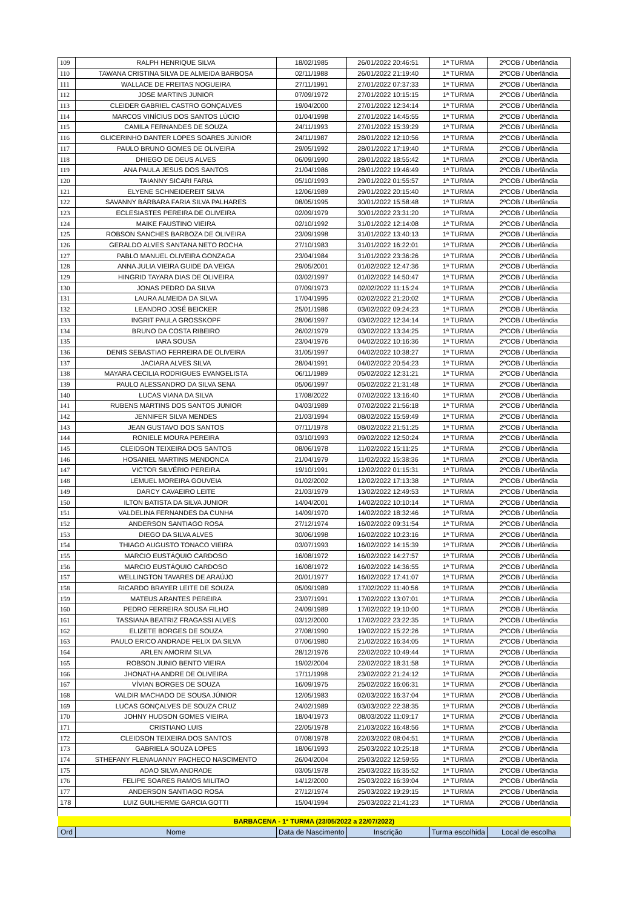| 109 | RALPH HENRIQUE SILVA | 18/02/1985 | 26/01/2022 20:46:51 | 1ª TURMA | 2ºCOB / Uberlândia |
| 110 | TAWANA CRISTINA SILVA DE ALMEIDA BARBOSA | 02/11/1988 | 26/01/2022 21:19:40 | 1ª TURMA | 2ºCOB / Uberlândia |
| 111 | WALLACE DE FREITAS NOGUEIRA | 27/11/1991 | 27/01/2022 07:37:33 | 1ª TURMA | 2ºCOB / Uberlândia |
| 112 | JOSE MARTINS JUNIOR | 07/09/1972 | 27/01/2022 10:15:15 | 1ª TURMA | 2ºCOB / Uberlândia |
| 113 | CLEIDER GABRIEL CASTRO GONÇALVES | 19/04/2000 | 27/01/2022 12:34:14 | 1ª TURMA | 2ºCOB / Uberlândia |
| 114 | MARCOS VINÍCIUS DOS SANTOS LÚCIO | 01/04/1998 | 27/01/2022 14:45:55 | 1ª TURMA | 2ºCOB / Uberlândia |
| 115 | CAMILA FERNANDES DE SOUZA | 24/11/1993 | 27/01/2022 15:39:29 | 1ª TURMA | 2ºCOB / Uberlândia |
| 116 | GLICERINHO DANTER LOPES SOARES JÚNIOR | 24/11/1987 | 28/01/2022 12:10:56 | 1ª TURMA | 2ºCOB / Uberlândia |
| 117 | PAULO BRUNO GOMES DE OLIVEIRA | 29/05/1992 | 28/01/2022 17:19:40 | 1ª TURMA | 2ºCOB / Uberlândia |
| 118 | DHIEGO DE DEUS ALVES | 06/09/1990 | 28/01/2022 18:55:42 | 1ª TURMA | 2ºCOB / Uberlândia |
| 119 | ANA PAULA JESUS DOS SANTOS | 21/04/1986 | 28/01/2022 19:46:49 | 1ª TURMA | 2ºCOB / Uberlândia |
| 120 | TAIANNY SICARI FARIA | 05/10/1993 | 29/01/2022 01:55:57 | 1ª TURMA | 2ºCOB / Uberlândia |
| 121 | ELYENE SCHNEIDEREIT SILVA | 12/06/1989 | 29/01/2022 20:15:40 | 1ª TURMA | 2ºCOB / Uberlândia |
| 122 | SAVANNY BÁRBARA FARIA SILVA PALHARES | 08/05/1995 | 30/01/2022 15:58:48 | 1ª TURMA | 2ºCOB / Uberlândia |
| 123 | ECLESIASTES PEREIRA DE OLIVEIRA | 02/09/1979 | 30/01/2022 23:31:20 | 1ª TURMA | 2ºCOB / Uberlândia |
| 124 | MAIKE FAUSTINO VIEIRA | 02/10/1992 | 31/01/2022 12:14:08 | 1ª TURMA | 2ºCOB / Uberlândia |
| 125 | ROBSON SANCHES BARBOZA DE OLIVEIRA | 23/09/1998 | 31/01/2022 13:40:13 | 1ª TURMA | 2ºCOB / Uberlândia |
| 126 | GERALDO ALVES SANTANA NETO ROCHA | 27/10/1983 | 31/01/2022 16:22:01 | 1ª TURMA | 2ºCOB / Uberlândia |
| 127 | PABLO MANUEL OLIVEIRA GONZAGA | 23/04/1984 | 31/01/2022 23:36:26 | 1ª TURMA | 2ºCOB / Uberlândia |
| 128 | ANNA JULIA VIEIRA GUIDE DA VEIGA | 29/05/2001 | 01/02/2022 12:47:36 | 1ª TURMA | 2ºCOB / Uberlândia |
| 129 | HINGRID TAYARA DIAS DE OLIVEIRA | 03/02/1997 | 01/02/2022 14:50:47 | 1ª TURMA | 2ºCOB / Uberlândia |
| 130 | JONAS PEDRO DA SILVA | 07/09/1973 | 02/02/2022 11:15:24 | 1ª TURMA | 2ºCOB / Uberlândia |
| 131 | LAURA ALMEIDA DA SILVA | 17/04/1995 | 02/02/2022 21:20:02 | 1ª TURMA | 2ºCOB / Uberlândia |
| 132 | LEANDRO JOSÉ BEICKER | 25/01/1986 | 03/02/2022 09:24:23 | 1ª TURMA | 2ºCOB / Uberlândia |
| 133 | INGRIT PAULA GROSSKOPF | 28/06/1997 | 03/02/2022 12:34:14 | 1ª TURMA | 2ºCOB / Uberlândia |
| 134 | BRUNO DA COSTA RIBEIRO | 26/02/1979 | 03/02/2022 13:34:25 | 1ª TURMA | 2ºCOB / Uberlândia |
| 135 | IARA SOUSA | 23/04/1976 | 04/02/2022 10:16:36 | 1ª TURMA | 2ºCOB / Uberlândia |
| 136 | DENIS SEBASTIAO FERREIRA DE OLIVEIRA | 31/05/1997 | 04/02/2022 10:38:27 | 1ª TURMA | 2ºCOB / Uberlândia |
| 137 | JACIARA ALVES SILVA | 28/04/1991 | 04/02/2022 20:54:23 | 1ª TURMA | 2ºCOB / Uberlândia |
| 138 | MAYARA CECILIA RODRIGUES EVANGELISTA | 06/11/1989 | 05/02/2022 12:31:21 | 1ª TURMA | 2ºCOB / Uberlândia |
| 139 | PAULO ALESSANDRO DA SILVA SENA | 05/06/1997 | 05/02/2022 21:31:48 | 1ª TURMA | 2ºCOB / Uberlândia |
| 140 | LUCAS VIANA DA SILVA | 17/08/2022 | 07/02/2022 13:16:40 | 1ª TURMA | 2ºCOB / Uberlândia |
| 141 | RUBENS MARTINS DOS SANTOS JUNIOR | 04/03/1989 | 07/02/2022 21:56:18 | 1ª TURMA | 2ºCOB / Uberlândia |
| 142 | JENNIFER SILVA MENDES | 21/03/1994 | 08/02/2022 15:59:49 | 1ª TURMA | 2ºCOB / Uberlândia |
| 143 | JEAN GUSTAVO DOS SANTOS | 07/11/1978 | 08/02/2022 21:51:25 | 1ª TURMA | 2ºCOB / Uberlândia |
| 144 | RONIELE MOURA PEREIRA | 03/10/1993 | 09/02/2022 12:50:24 | 1ª TURMA | 2ºCOB / Uberlândia |
| 145 | CLEIDSON TEIXEIRA DOS SANTOS | 08/06/1978 | 11/02/2022 15:11:25 | 1ª TURMA | 2ºCOB / Uberlândia |
| 146 | HOSANIEL MARTINS MENDONCA | 21/04/1979 | 11/02/2022 15:38:36 | 1ª TURMA | 2ºCOB / Uberlândia |
| 147 | VICTOR SILVÉRIO PEREIRA | 19/10/1991 | 12/02/2022 01:15:31 | 1ª TURMA | 2ºCOB / Uberlândia |
| 148 | LEMUEL MOREIRA GOUVEIA | 01/02/2002 | 12/02/2022 17:13:38 | 1ª TURMA | 2ºCOB / Uberlândia |
| 149 | DARCY CAVAEIRO LEITE | 21/03/1979 | 13/02/2022 12:49:53 | 1ª TURMA | 2ºCOB / Uberlândia |
| 150 | ILTON BATISTA DA SILVA JUNIOR | 14/04/2001 | 14/02/2022 10:10:14 | 1ª TURMA | 2ºCOB / Uberlândia |
| 151 | VALDELINA FERNANDES DA CUNHA | 14/09/1970 | 14/02/2022 18:32:46 | 1ª TURMA | 2ºCOB / Uberlândia |
| 152 | ANDERSON SANTIAGO ROSA | 27/12/1974 | 16/02/2022 09:31:54 | 1ª TURMA | 2ºCOB / Uberlândia |
| 153 | DIEGO DA SILVA ALVES | 30/06/1998 | 16/02/2022 10:23:16 | 1ª TURMA | 2ºCOB / Uberlândia |
| 154 | THIAGO AUGUSTO TONACO VIEIRA | 03/07/1993 | 16/02/2022 14:15:39 | 1ª TURMA | 2ºCOB / Uberlândia |
| 155 | MARCIO EUSTÁQUIO CARDOSO | 16/08/1972 | 16/02/2022 14:27:57 | 1ª TURMA | 2ºCOB / Uberlândia |
| 156 | MARCIO EUSTÁQUIO CARDOSO | 16/08/1972 | 16/02/2022 14:36:55 | 1ª TURMA | 2ºCOB / Uberlândia |
| 157 | WELLINGTON TAVARES DE ARAÚJO | 20/01/1977 | 16/02/2022 17:41:07 | 1ª TURMA | 2ºCOB / Uberlândia |
| 158 | RICARDO BRAYER LEITE DE SOUZA | 05/09/1989 | 17/02/2022 11:40:56 | 1ª TURMA | 2ºCOB / Uberlândia |
| 159 | MATEUS ARANTES PEREIRA | 23/07/1991 | 17/02/2022 13:07:01 | 1ª TURMA | 2ºCOB / Uberlândia |
| 160 | PEDRO FERREIRA SOUSA FILHO | 24/09/1989 | 17/02/2022 19:10:00 | 1ª TURMA | 2ºCOB / Uberlândia |
| 161 | TASSIANA BEATRIZ FRAGASSI ALVES | 03/12/2000 | 17/02/2022 23:22:35 | 1ª TURMA | 2ºCOB / Uberlândia |
| 162 | ELIZETE BORGES DE SOUZA | 27/08/1990 | 19/02/2022 15:22:26 | 1ª TURMA | 2ºCOB / Uberlândia |
| 163 | PAULO ERICO ANDRADE FELIX DA SILVA | 07/06/1980 | 21/02/2022 16:34:05 | 1ª TURMA | 2ºCOB / Uberlândia |
| 164 | ARLEN AMORIM SILVA | 28/12/1976 | 22/02/2022 10:49:44 | 1ª TURMA | 2ºCOB / Uberlândia |
| 165 | ROBSON JUNIO BENTO VIEIRA | 19/02/2004 | 22/02/2022 18:31:58 | 1ª TURMA | 2ºCOB / Uberlândia |
| 166 | JHONATHA ANDRE DE OLIVEIRA | 17/11/1998 | 23/02/2022 21:24:12 | 1ª TURMA | 2ºCOB / Uberlândia |
| 167 | VÍVIAN BORGES DE SOUZA | 16/09/1975 | 25/02/2022 16:06:31 | 1ª TURMA | 2ºCOB / Uberlândia |
| 168 | VALDIR MACHADO DE SOUSA JÚNIOR | 12/05/1983 | 02/03/2022 16:37:04 | 1ª TURMA | 2ºCOB / Uberlândia |
| 169 | LUCAS GONÇALVES DE SOUZA CRUZ | 24/02/1989 | 03/03/2022 22:38:35 | 1ª TURMA | 2ºCOB / Uberlândia |
| 170 | JOHNY HUDSON GOMES VIEIRA | 18/04/1973 | 08/03/2022 11:09:17 | 1ª TURMA | 2ºCOB / Uberlândia |
| 171 | CRISTIANO LUIS | 22/05/1978 | 21/03/2022 16:48:56 | 1ª TURMA | 2ºCOB / Uberlândia |
| 172 | CLEIDSON TEIXEIRA DOS SANTOS | 07/08/1978 | 22/03/2022 08:04:51 | 1ª TURMA | 2ºCOB / Uberlândia |
| 173 | GABRIELA SOUZA LOPES | 18/06/1993 | 25/03/2022 10:25:18 | 1ª TURMA | 2ºCOB / Uberlândia |
| 174 | STHEFANY FLENAUANNY PACHECO NASCIMENTO | 26/04/2004 | 25/03/2022 12:59:55 | 1ª TURMA | 2ºCOB / Uberlândia |
| 175 | ADAO SILVA ANDRADE | 03/05/1978 | 25/03/2022 16:35:52 | 1ª TURMA | 2ºCOB / Uberlândia |
| 176 | FELIPE SOARES RAMOS MILITAO | 14/12/2000 | 25/03/2022 16:39:04 | 1ª TURMA | 2ºCOB / Uberlândia |
| 177 | ANDERSON SANTIAGO ROSA | 27/12/1974 | 25/03/2022 19:29:15 | 1ª TURMA | 2ºCOB / Uberlândia |
| 178 | LUIZ GUILHERME GARCIA GOTTI | 15/04/1994 | 25/03/2022 21:41:23 | 1ª TURMA | 2ºCOB / Uberlândia |
| BARBACENA - 1ª TURMA (23/05/2022 a 22/07/2022) | | | | | |
| Ord | Nome | Data de Nascimento | Inscrição | Turma escolhida | Local de escolha |